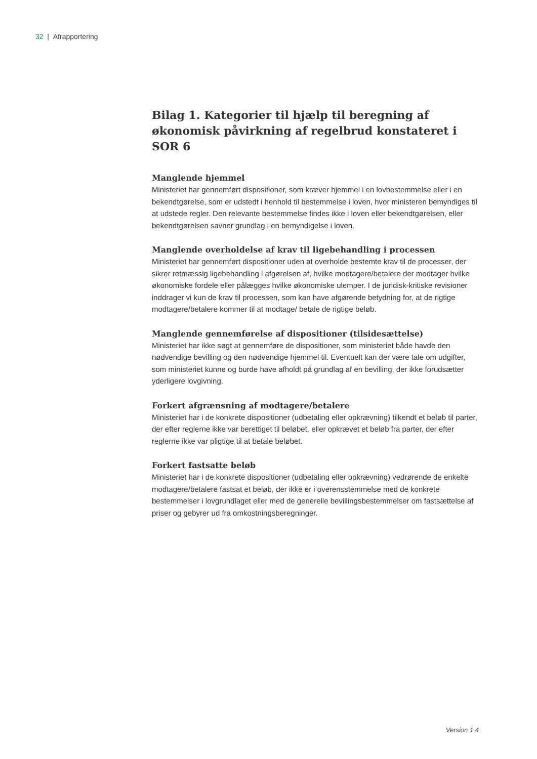32 | Afrapportering
Bilag 1. Kategorier til hjælp til beregning af økonomisk påvirkning af regelbrud konstateret i SOR 6
Manglende hjemmel
Ministeriet har gennemført dispositioner, som kræver hjemmel i en lovbestemmelse eller i en bekendtgørelse, som er udstedt i henhold til bestemmelse i loven, hvor ministeren bemyndiges til at udstede regler. Den relevante bestemmelse findes ikke i loven eller bekendtgørelsen, eller bekendtgørelsen savner grundlag i en bemyndigelse i loven.
Manglende overholdelse af krav til ligebehandling i processen
Ministeriet har gennemført dispositioner uden at overholde bestemte krav til de processer, der sikrer retmæssig ligebehandling i afgørelsen af, hvilke modtagere/betalere der modtager hvilke økonomiske fordele eller pålægges hvilke økonomiske ulemper. I de juridisk-kritiske revisioner inddrager vi kun de krav til processen, som kan have afgørende betydning for, at de rigtige modtagere/betalere kommer til at modtage/ betale de rigtige beløb.
Manglende gennemførelse af dispositioner (tilsidesættelse)
Ministeriet har ikke søgt at gennemføre de dispositioner, som ministeriet både havde den nødvendige bevilling og den nødvendige hjemmel til. Eventuelt kan der være tale om udgifter, som ministeriet kunne og burde have afholdt på grundlag af en bevilling, der ikke forudsætter yderligere lovgivning.
Forkert afgrænsning af modtagere/betalere
Ministeriet har i de konkrete dispositioner (udbetaling eller opkrævning) tilkendt et beløb til parter, der efter reglerne ikke var berettiget til beløbet, eller opkrævet et beløb fra parter, der efter reglerne ikke var pligtige til at betale beløbet.
Forkert fastsatte beløb
Ministeriet har i de konkrete dispositioner (udbetaling eller opkrævning) vedrørende de enkelte modtagere/betalere fastsat et beløb, der ikke er i overensstemmelse med de konkrete bestemmelser i lovgrundlaget eller med de generelle bevillingsbestemmelser om fastsættelse af priser og gebyrer ud fra omkostningsberegninger.
Version 1.4